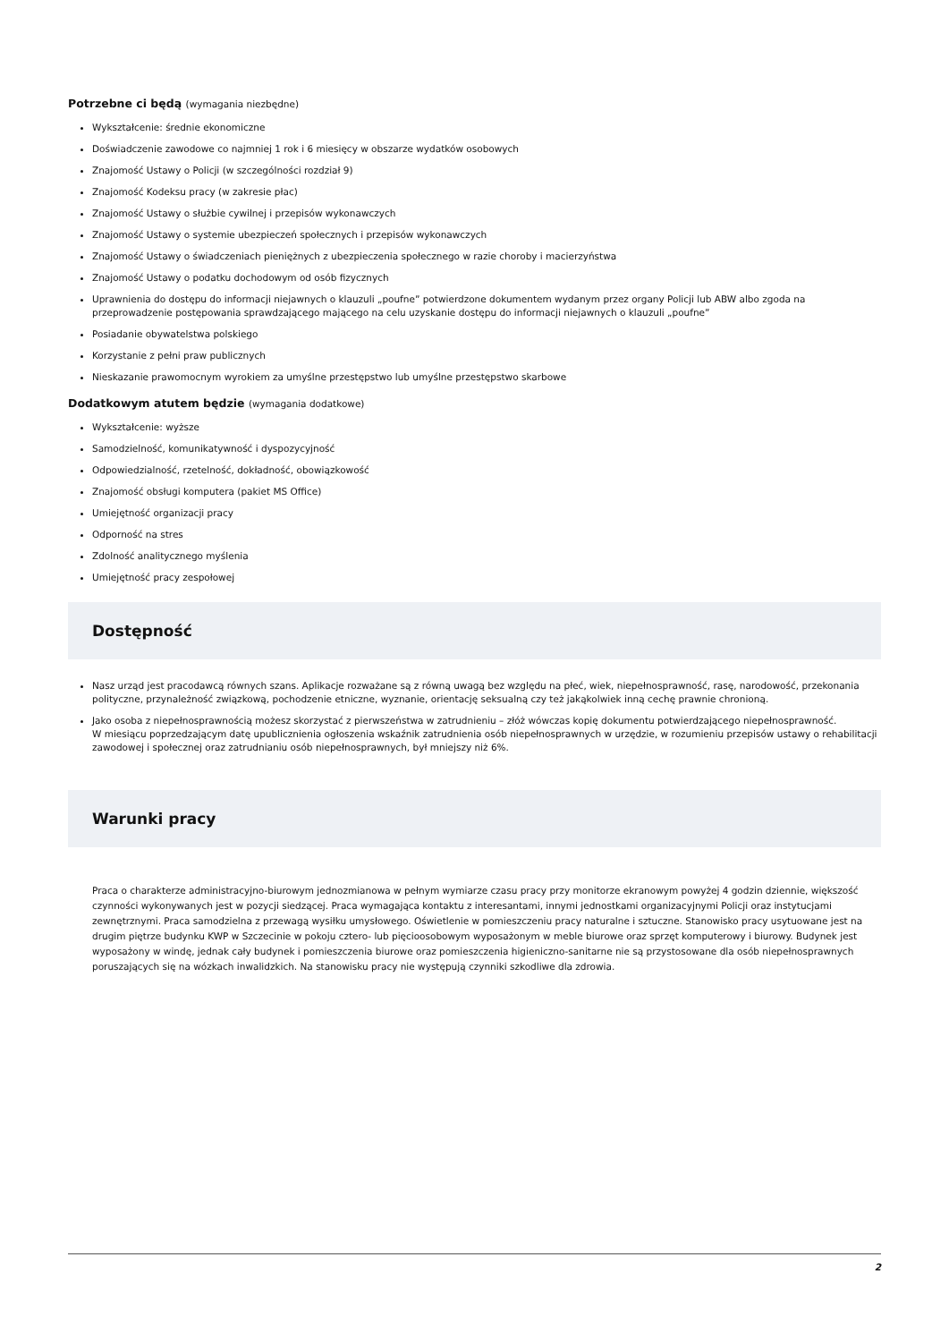Potrzebne ci będą (wymagania niezbędne)
Wykształcenie: średnie ekonomiczne
Doświadczenie zawodowe co najmniej 1 rok i 6 miesięcy w obszarze wydatków osobowych
Znajomość Ustawy o Policji (w szczególności rozdział 9)
Znajomość Kodeksu pracy (w zakresie płac)
Znajomość Ustawy o służbie cywilnej i przepisów wykonawczych
Znajomość Ustawy o systemie ubezpieczeń społecznych i przepisów wykonawczych
Znajomość Ustawy o świadczeniach pieniężnych z ubezpieczenia społecznego w razie choroby i macierzyństwa
Znajomość Ustawy o podatku dochodowym od osób fizycznych
Uprawnienia do dostępu do informacji niejawnych o klauzuli „poufne” potwierdzone dokumentem wydanym przez organy Policji lub ABW albo zgoda na przeprowadzenie postępowania sprawdzającego mającego na celu uzyskanie dostępu do informacji niejawnych o klauzuli „poufne”
Posiadanie obywatelstwa polskiego
Korzystanie z pełni praw publicznych
Nieskazanie prawomocnym wyrokiem za umyślne przestępstwo lub umyślne przestępstwo skarbowe
Dodatkowym atutem będzie (wymagania dodatkowe)
Wykształcenie: wyższe
Samodzielność, komunikatywność i dyspozycyjność
Odpowiedzialność, rzetelność, dokładność, obowiązkowość
Znajomość obsługi komputera (pakiet MS Office)
Umiejętność organizacji pracy
Odporność na stres
Zdolność analitycznego myślenia
Umiejętność pracy zespołowej
Dostępność
Nasz urząd jest pracodawcą równych szans. Aplikacje rozważane są z równą uwagą bez względu na płeć, wiek, niepełnosprawność, rasę, narodowość, przekonania polityczne, przynależność związkową, pochodzenie etniczne, wyznanie, orientację seksualną czy też jakąkolwiek inną cechę prawnie chronioną.
Jako osoba z niepełnosprawnością możesz skorzystać z pierwszeństwa w zatrudnieniu – złóż wówczas kopię dokumentu potwierdzającego niepełnosprawność.
W miesiącu poprzedzającym datę upublicznienia ogłoszenia wskaźnik zatrudnienia osób niepełnosprawnych w urzędzie, w rozumieniu przepisów ustawy o rehabilitacji zawodowej i społecznej oraz zatrudnianiu osób niepełnosprawnych, był mniejszy niż 6%.
Warunki pracy
Praca o charakterze administracyjno-biurowym jednozmianowa w pełnym wymiarze czasu pracy przy monitorze ekranowym powyżej 4 godzin dziennie, większość czynności wykonywanych jest w pozycji siedzącej. Praca wymagająca kontaktu z interesantami, innymi jednostkami organizacyjnymi Policji oraz instytucjami zewnętrznymi. Praca samodzielna z przewagą wysiłku umysłowego. Oświetlenie w pomieszczeniu pracy naturalne i sztuczne. Stanowisko pracy usytuowane jest na drugim piętrze budynku KWP w Szczecinie w pokoju cztero- lub pięcioosobowym wyposażonym w meble biurowe oraz sprzęt komputerowy i biurowy. Budynek jest wyposażony w windę, jednak cały budynek i pomieszczenia biurowe oraz pomieszczenia higieniczno-sanitarne nie są przystosowane dla osób niepełnosprawnych poruszających się na wózkach inwalidzkich. Na stanowisku pracy nie występują czynniki szkodliwe dla zdrowia.
2